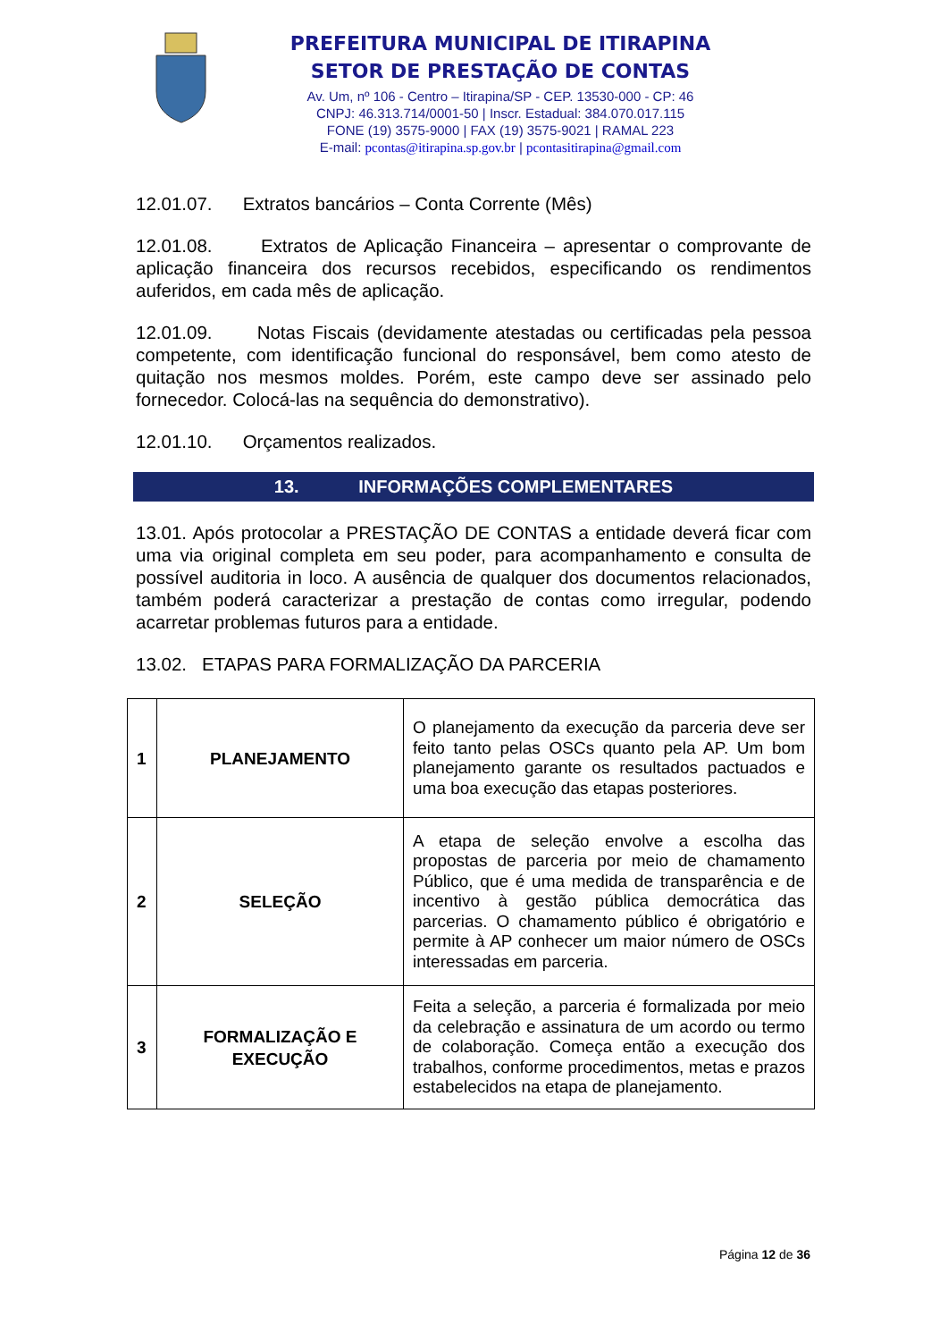PREFEITURA MUNICIPAL DE ITIRAPINA
SETOR DE PRESTAÇÃO DE CONTAS
Av. Um, nº 106 - Centro – Itirapina/SP - CEP. 13530-000 - CP: 46
CNPJ: 46.313.714/0001-50 | Inscr. Estadual: 384.070.017.115
FONE (19) 3575-9000 | FAX (19) 3575-9021 | RAMAL 223
E-mail: pcontas@itirapina.sp.gov.br | pcontasitirapina@gmail.com
12.01.07. Extratos bancários – Conta Corrente (Mês)
12.01.08. Extratos de Aplicação Financeira – apresentar o comprovante de aplicação financeira dos recursos recebidos, especificando os rendimentos auferidos, em cada mês de aplicação.
12.01.09. Notas Fiscais (devidamente atestadas ou certificadas pela pessoa competente, com identificação funcional do responsável, bem como atesto de quitação nos mesmos moldes. Porém, este campo deve ser assinado pelo fornecedor. Colocá-las na sequência do demonstrativo).
12.01.10. Orçamentos realizados.
13. INFORMAÇÕES COMPLEMENTARES
13.01. Após protocolar a PRESTAÇÃO DE CONTAS a entidade deverá ficar com uma via original completa em seu poder, para acompanhamento e consulta de possível auditoria in loco. A ausência de qualquer dos documentos relacionados, também poderá caracterizar a prestação de contas como irregular, podendo acarretar problemas futuros para a entidade.
13.02. ETAPAS PARA FORMALIZAÇÃO DA PARCERIA
| 1 | PLANEJAMENTO | O planejamento da execução da parceria deve ser feito tanto pelas OSCs quanto pela AP. Um bom planejamento garante os resultados pactuados e uma boa execução das etapas posteriores. |
| 2 | SELEÇÃO | A etapa de seleção envolve a escolha das propostas de parceria por meio de chamamento Público, que é uma medida de transparência e de incentivo à gestão pública democrática das parcerias. O chamamento público é obrigatório e permite à AP conhecer um maior número de OSCs interessadas em parceria. |
| 3 | FORMALIZAÇÃO E EXECUÇÃO | Feita a seleção, a parceria é formalizada por meio da celebração e assinatura de um acordo ou termo de colaboração. Começa então a execução dos trabalhos, conforme procedimentos, metas e prazos estabelecidos na etapa de planejamento. |
Página 12 de 36